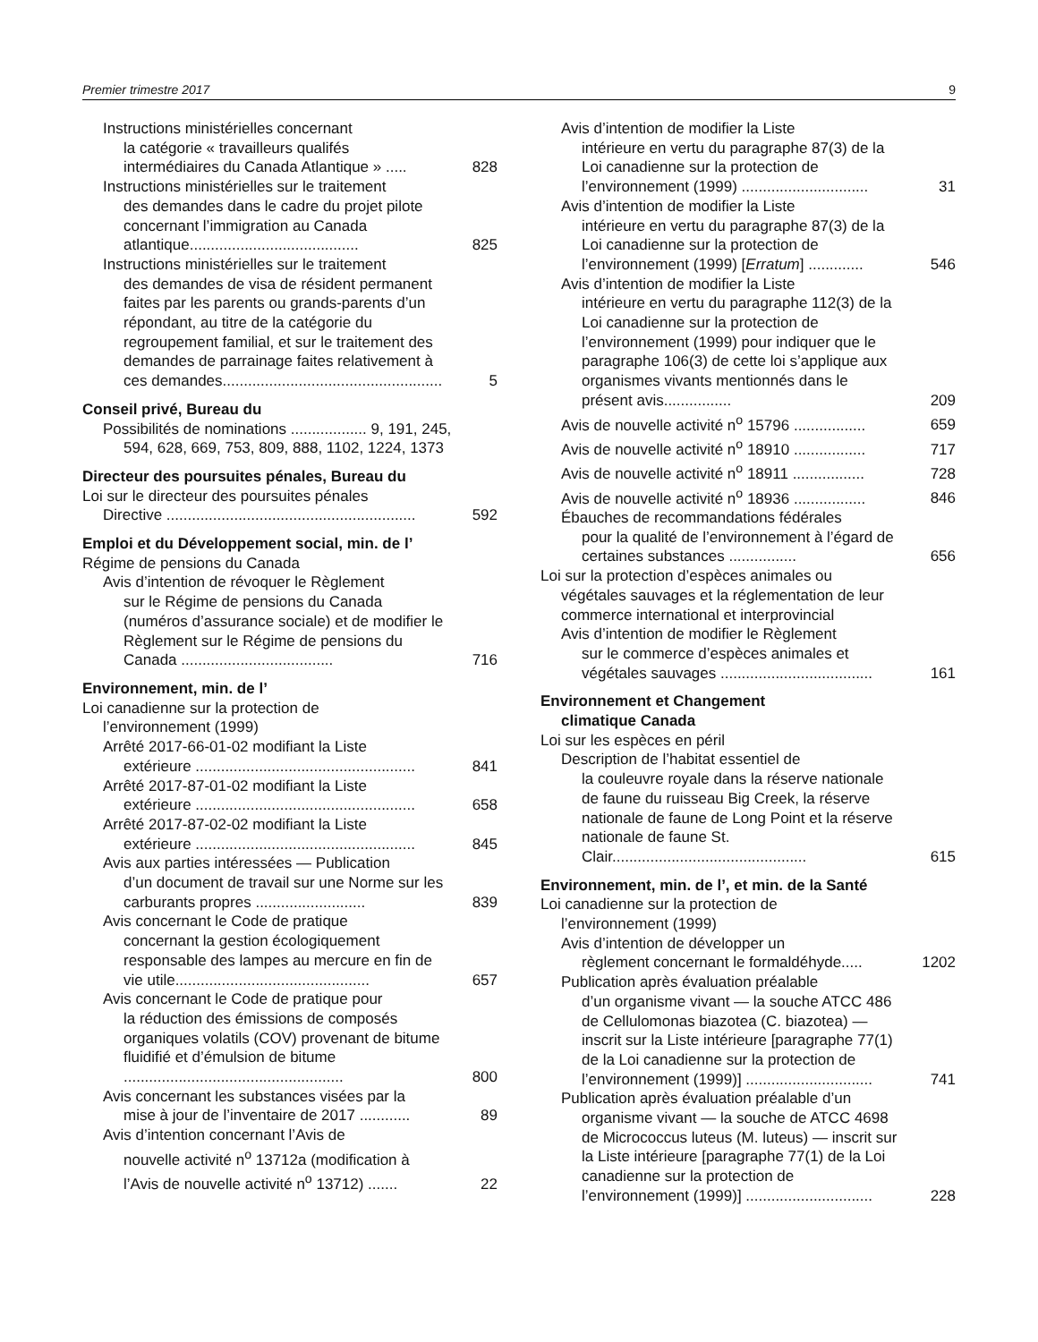Premier trimestre 2017 9
Instructions ministérielles concernant
la catégorie « travailleurs qualifés intermédiaires du Canada Atlantique » .....
828
Instructions ministérielles sur le traitement
des demandes dans le cadre du projet pilote concernant l’immigration au Canada atlantique........................................
825
Instructions ministérielles sur le traitement
des demandes de visa de résident permanent faites par les parents ou grands-parents d’un répondant, au titre de la catégorie du regroupement familial, et sur le traitement des demandes de parrainage faites relativement à ces demandes....................................................
5
Conseil privé, Bureau du
Possibilités de nominations .................. 9, 191, 245,
594, 628, 669, 753, 809, 888, 1102, 1224, 1373
Directeur des poursuites pénales, Bureau du
Loi sur le directeur des poursuites pénales
Directive ...........................................................
592
Emploi et du Développement social, min. de l’
Régime de pensions du Canada
Avis d’intention de révoquer le Règlement
sur le Régime de pensions du Canada (numéros d’assurance sociale) et de modifier le Règlement sur le Régime de pensions du Canada ....................................
716
Environnement, min. de l’
Loi canadienne sur la protection de
l’environnement (1999)
Arrêté 2017-66-01-02 modifiant la Liste
extérieure ....................................................
841
Arrêté 2017-87-01-02 modifiant la Liste
extérieure ....................................................
658
Arrêté 2017-87-02-02 modifiant la Liste
extérieure ....................................................
845
Avis aux parties intéressées — Publication
d’un document de travail sur une Norme sur les carburants propres ..........................
839
Avis concernant le Code de pratique
concernant la gestion écologiquement responsable des lampes au mercure en fin de vie utile..............................................
657
Avis concernant le Code de pratique pour
la réduction des émissions de composés organiques volatils (COV) provenant de bitume fluidifié et d’émulsion de bitume ....................................................
800
Avis concernant les substances visées par la
mise à jour de l’inventaire de 2017 ............
89
Avis d’intention concernant l’Avis de
nouvelle activité n<sup>o</sup> 13712a (modification à l’Avis de nouvelle activité n<sup>o</sup> 13712) .......
22
Avis d’intention de modifier la Liste
intérieure en vertu du paragraphe 87(3) de la Loi canadienne sur la protection de l’environnement (1999) ..............................
31
Avis d’intention de modifier la Liste
intérieure en vertu du paragraphe 87(3) de la Loi canadienne sur la protection de l’environnement (1999) [Erratum] .............
546
Avis d’intention de modifier la Liste
intérieure en vertu du paragraphe 112(3) de la Loi canadienne sur la protection de l’environnement (1999) pour indiquer que le paragraphe 106(3) de cette loi s’applique aux organismes vivants mentionnés dans le présent avis................
209
Avis de nouvelle activité n<sup>o</sup> 15796 .................
659
Avis de nouvelle activité n<sup>o</sup> 18910 .................
717
Avis de nouvelle activité n<sup>o</sup> 18911 .................
728
Avis de nouvelle activité n<sup>o</sup> 18936 .................
846
Ébauches de recommandations fédérales
pour la qualité de l’environnement à l’égard de certaines substances ................
656
Loi sur la protection d’espèces animales ou
végétales sauvages et la réglementation de leur commerce international et interprovincial
Avis d’intention de modifier le Règlement
sur le commerce d’espèces animales et végétales sauvages ....................................
161
Environnement et Changement
climatique Canada
Loi sur les espèces en péril
Description de l’habitat essentiel de
la couleuvre royale dans la réserve nationale de faune du ruisseau Big Creek, la réserve nationale de faune de Long Point et la réserve nationale de faune St. Clair..............................................
615
Environnement, min. de l’, et min. de la Santé
Loi canadienne sur la protection de
l’environnement (1999)
Avis d’intention de développer un
règlement concernant le formaldéhyde.....
1202
Publication après évaluation préalable
d’un organisme vivant — la souche ATCC 486 de Cellulomonas biazotea (C. biazotea) — inscrit sur la Liste intérieure [paragraphe 77(1) de la Loi canadienne sur la protection de l’environnement (1999)] ..............................
741
Publication après évaluation préalable d’un
organisme vivant — la souche de ATCC 4698 de Micrococcus luteus (M. luteus) — inscrit sur la Liste intérieure [paragraphe 77(1) de la Loi canadienne sur la protection de l’environnement (1999)] ..............................
228